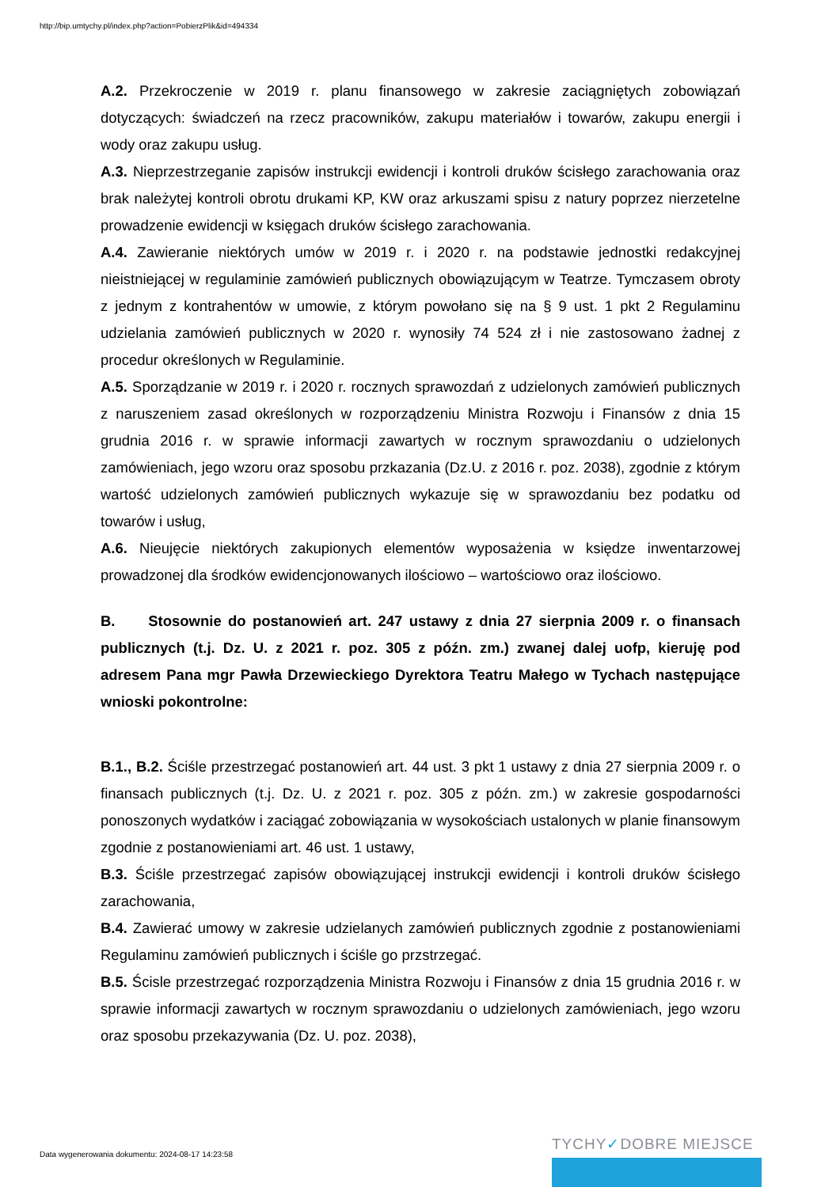http://bip.umtychy.pl/index.php?action=PobierzPlik&id=494334
A.2. Przekroczenie w 2019 r. planu finansowego w zakresie zaciągniętych zobowiązań dotyczących: świadczeń na rzecz pracowników, zakupu materiałów i towarów, zakupu energii i wody oraz zakupu usług.
A.3. Nieprzestrzeganie zapisów instrukcji ewidencji i kontroli druków ścisłego zarachowania oraz brak należytej kontroli obrotu drukami KP, KW oraz arkuszami spisu z natury poprzez nierzetelne prowadzenie ewidencji w księgach druków ścisłego zarachowania.
A.4. Zawieranie niektórych umów w 2019 r. i 2020 r. na podstawie jednostki redakcyjnej nieistniejącej w regulaminie zamówień publicznych obowiązującym w Teatrze. Tymczasem obroty z jednym z kontrahentów w umowie, z którym powołano się na § 9 ust. 1 pkt 2 Regulaminu udzielania zamówień publicznych w 2020 r. wynosiły 74 524 zł i nie zastosowano żadnej z procedur określonych w Regulaminie.
A.5. Sporządzanie w 2019 r. i 2020 r. rocznych sprawozdań z udzielonych zamówień publicznych z naruszeniem zasad określonych w rozporządzeniu Ministra Rozwoju i Finansów z dnia 15 grudnia 2016 r. w sprawie informacji zawartych w rocznym sprawozdaniu o udzielonych zamówieniach, jego wzoru oraz sposobu przkazania (Dz.U. z 2016 r. poz. 2038), zgodnie z którym wartość udzielonych zamówień publicznych wykazuje się w sprawozdaniu bez podatku od towarów i usług,
A.6. Nieujęcie niektórych zakupionych elementów wyposażenia w księdze inwentarzowej prowadzonej dla środków ewidencjonowanych ilościowo – wartościowo oraz ilościowo.
B. Stosownie do postanowień art. 247 ustawy z dnia 27 sierpnia 2009 r. o finansach publicznych (t.j. Dz. U. z 2021 r. poz. 305 z późn. zm.) zwanej dalej uofp, kieruję pod adresem Pana mgr Pawła Drzewieckiego Dyrektora Teatru Małego w Tychach następujące wnioski pokontrolne:
B.1., B.2. Ściśle przestrzegać postanowień art. 44 ust. 3 pkt 1 ustawy z dnia 27 sierpnia 2009 r. o finansach publicznych (t.j. Dz. U. z 2021 r. poz. 305 z późn. zm.) w zakresie gospodarności ponoszonych wydatków i zaciągać zobowiązania w wysokościach ustalonych w planie finansowym zgodnie z postanowieniami art. 46 ust. 1 ustawy,
B.3. Ściśle przestrzegać zapisów obowiązującej instrukcji ewidencji i kontroli druków ścisłego zarachowania,
B.4. Zawierać umowy w zakresie udzielanych zamówień publicznych zgodnie z postanowieniami Regulaminu zamówień publicznych i ściśle go przstrzegać.
B.5. Ścisle przestrzegać rozporządzenia Ministra Rozwoju i Finansów z dnia 15 grudnia 2016 r. w sprawie informacji zawartych w rocznym sprawozdaniu o udzielonych zamówieniach, jego wzoru oraz sposobu przekazywania (Dz. U. poz. 2038),
Data wygenerowania dokumentu: 2024-08-17 14:23:58
TYCHY✓DOBRE MIEJSCE